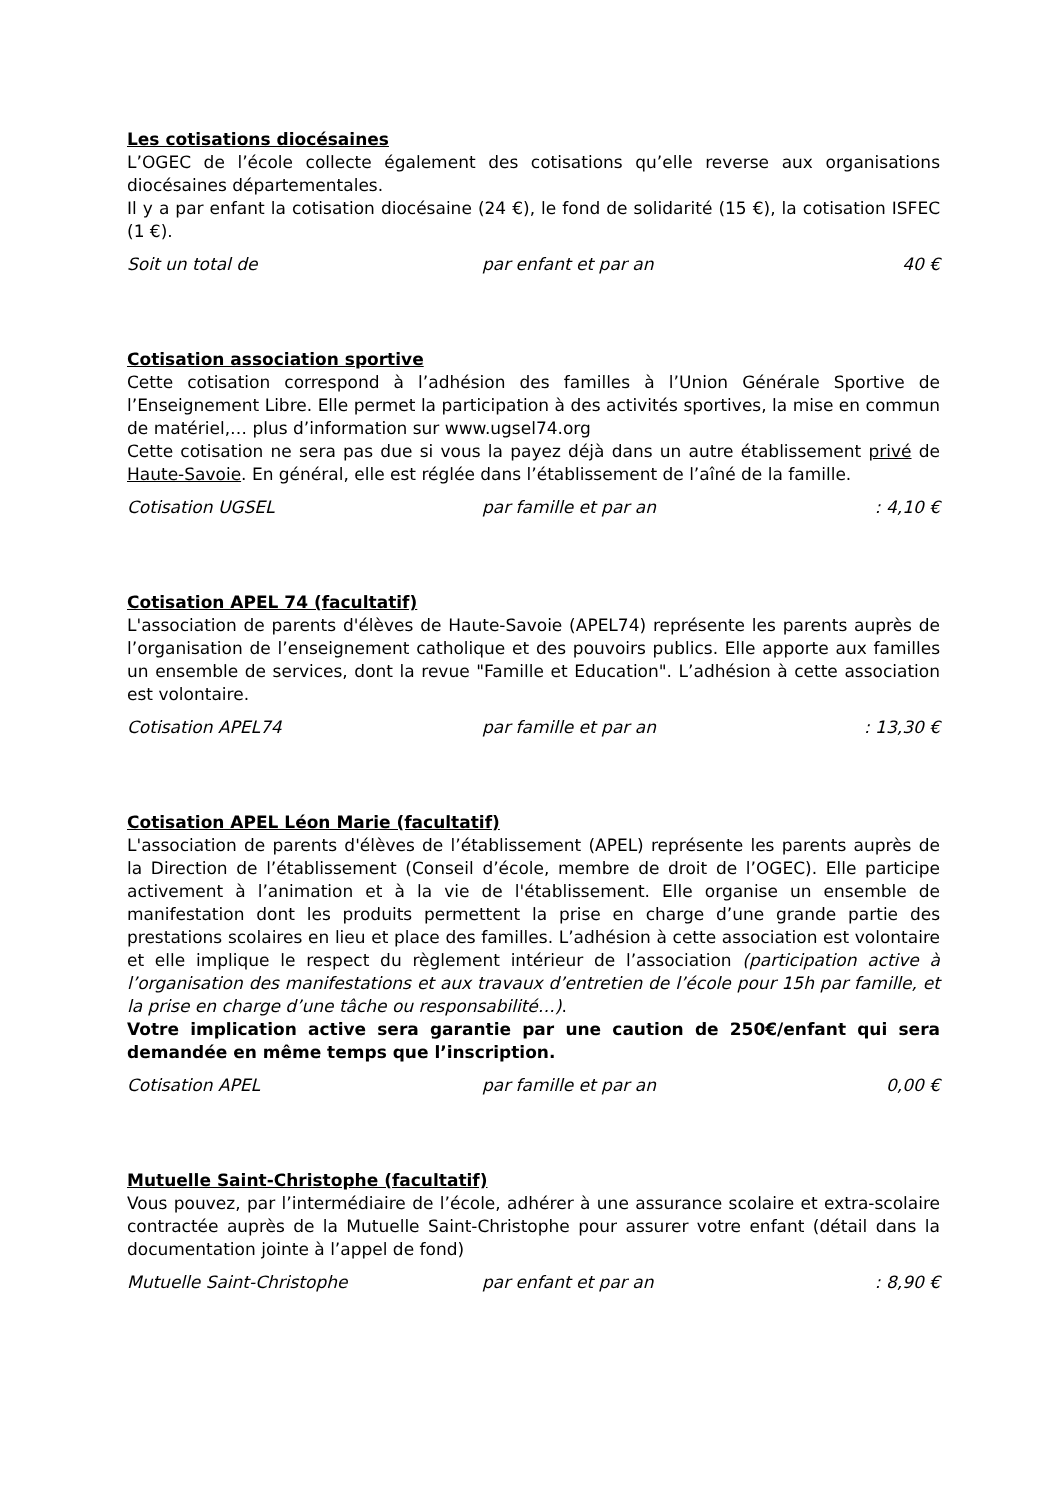Les cotisations diocésaines
L’OGEC de l’école collecte également des cotisations qu’elle reverse aux organisations diocésaines départementales.
Il y a par enfant la cotisation diocésaine (24 €), le fond de solidarité (15 €), la cotisation ISFEC (1 €).
Soit un total de par enfant et par an 40 €
Cotisation association sportive
Cette cotisation correspond à l’adhésion des familles à l’Union Générale Sportive de l’Enseignement Libre. Elle permet la participation à des activités sportives, la mise en commun de matériel,… plus d’information sur www.ugsel74.org
Cette cotisation ne sera pas due si vous la payez déjà dans un autre établissement privé de Haute-Savoie. En général, elle est réglée dans l’établissement de l’aîné de la famille.
Cotisation UGSEL par famille et par an: 4,10 €
Cotisation APEL 74 (facultatif)
L'association de parents d'élèves de Haute-Savoie (APEL74) représente les parents auprès de l’organisation de l’enseignement catholique et des pouvoirs publics. Elle apporte aux familles un ensemble de services, dont la revue "Famille et Education". L’adhésion à cette association est volontaire.
Cotisation APEL74 par famille et par an: 13,30 €
Cotisation APEL Léon Marie (facultatif)
L'association de parents d'élèves de l’établissement (APEL) représente les parents auprès de la Direction de l’établissement (Conseil d’école, membre de droit de l’OGEC). Elle participe activement à l’animation et à la vie de l'établissement. Elle organise un ensemble de manifestation dont les produits permettent la prise en charge d’une grande partie des prestations scolaires en lieu et place des familles. L’adhésion à cette association est volontaire et elle implique le respect du règlement intérieur de l’association (participation active à l’organisation des manifestations et aux travaux d’entretien de l’école pour 15h par famille, et la prise en charge d’une tâche ou responsabilité…).
Votre implication active sera garantie par une caution de 250€/enfant qui sera demandée en même temps que l’inscription.
Cotisation APEL par famille et par an 0,00 €
Mutuelle Saint-Christophe (facultatif)
Vous pouvez, par l’intermédiaire de l’école, adhérer à une assurance scolaire et extra-scolaire contractée auprès de la Mutuelle Saint-Christophe pour assurer votre enfant (détail dans la documentation jointe à l’appel de fond)
Mutuelle Saint-Christophe par enfant et par an: 8,90 €